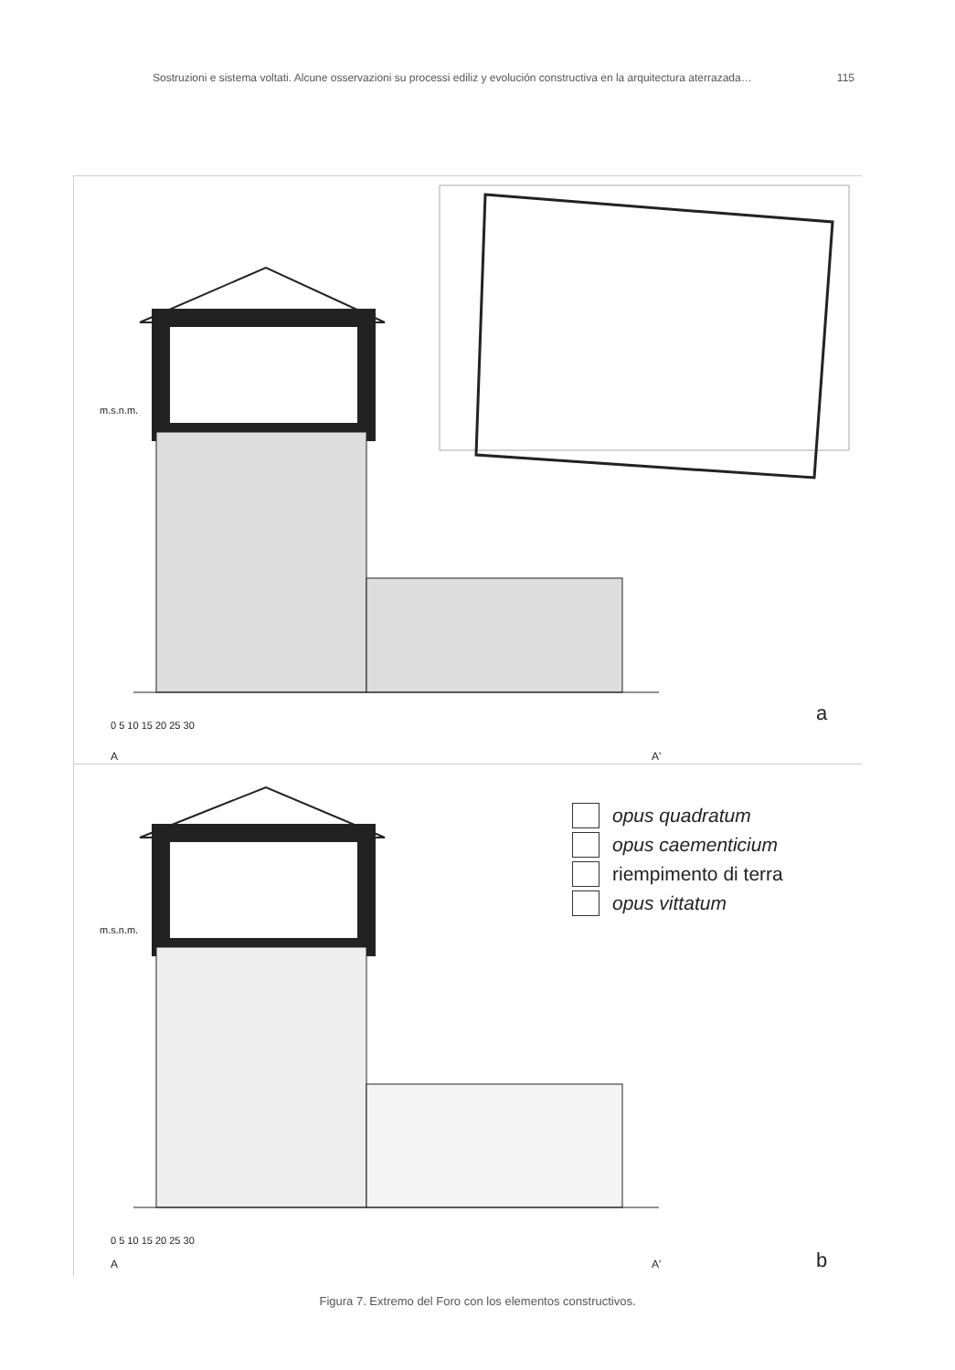Sostruzioni e sistema voltati. Alcune osservazioni su processi ediliz y evolución constructiva en la arquitectura aterrazada… 115
m.s.n.m.
A A'
0 5 10 15 20 25 30
a
opus quadratum
opus caementicium
riempimento di terra
opus vittatum
m.s.n.m.
0 5 10 15 20 25 30
A A' b
Figura 7. Extremo del Foro con los elementos constructivos.